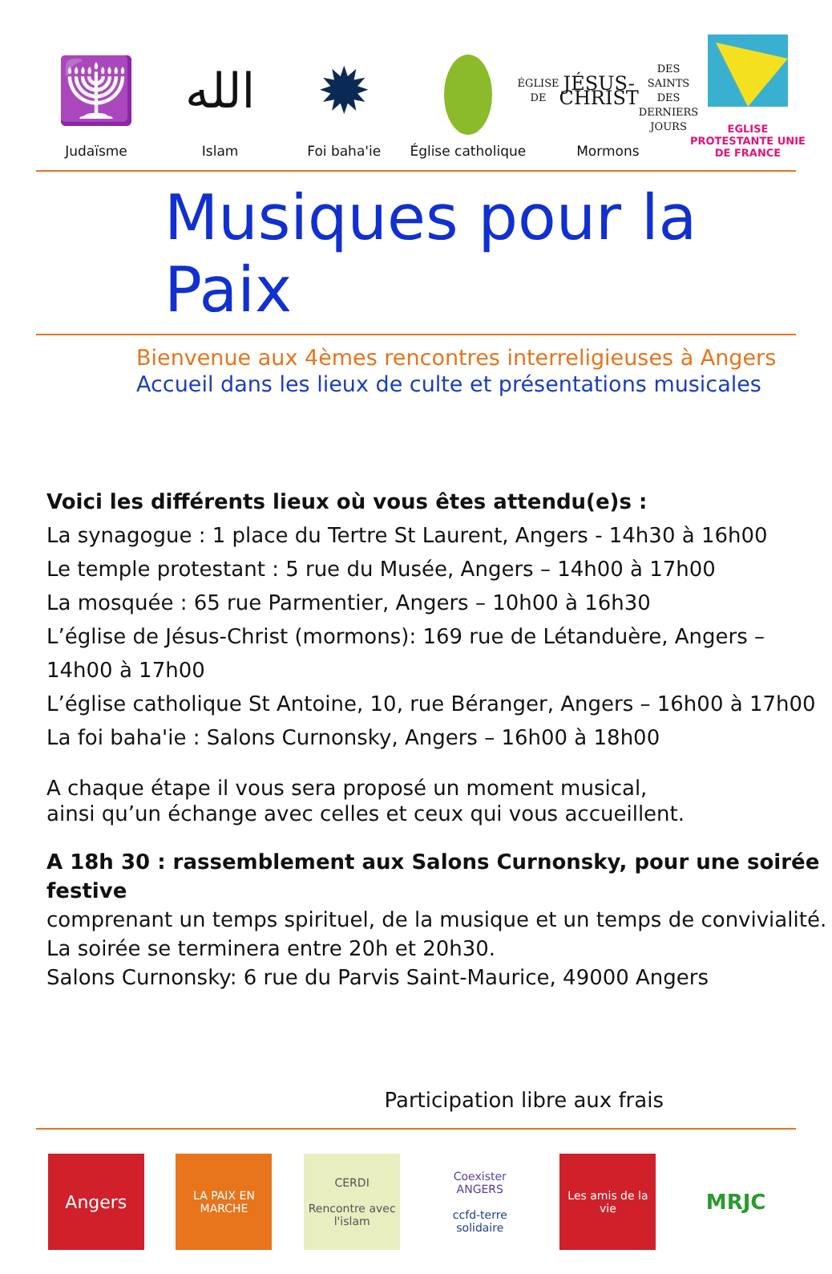🕎
Judaïsme
الله
Islam
✹
Foi baha'ie
Église catholique
ÉGLISE DE
JÉSUS-CHRIST
DES SAINTS
DES DERNIERS JOURS
Mormons
EGLISE PROTESTANTE UNIE DE FRANCE
Musiques pour la Paix
Bienvenue aux 4èmes rencontres interreligieuses à Angers
Accueil dans les lieux de culte et présentations musicales
Voici les différents lieux où vous êtes attendu(e)s :
La synagogue : 1 place du Tertre St Laurent, Angers - 14h30 à 16h00
Le temple protestant : 5 rue du Musée, Angers – 14h00 à 17h00
La mosquée : 65 rue Parmentier, Angers – 10h00 à 16h30
L’église de Jésus-Christ (mormons): 169 rue de Létanduère, Angers – 14h00 à 17h00
L’église catholique St Antoine, 10, rue Béranger, Angers – 16h00 à 17h00
La foi baha'ie : Salons Curnonsky, Angers – 16h00 à 18h00
A chaque étape il vous sera proposé un moment musical,
ainsi qu’un échange avec celles et ceux qui vous accueillent.
A 18h 30 : rassemblement aux Salons Curnonsky, pour une soirée festive
comprenant un temps spirituel, de la musique et un temps de convivialité.
La soirée se terminera entre 20h et 20h30.
Salons Curnonsky: 6 rue du Parvis Saint-Maurice, 49000 Angers
Participation libre aux frais
Angers
LA PAIX EN MARCHE
CERDI
Rencontre avec l'islam
Coexister ANGERS
ccfd-terre solidaire
Les amis de la vie
MRJC